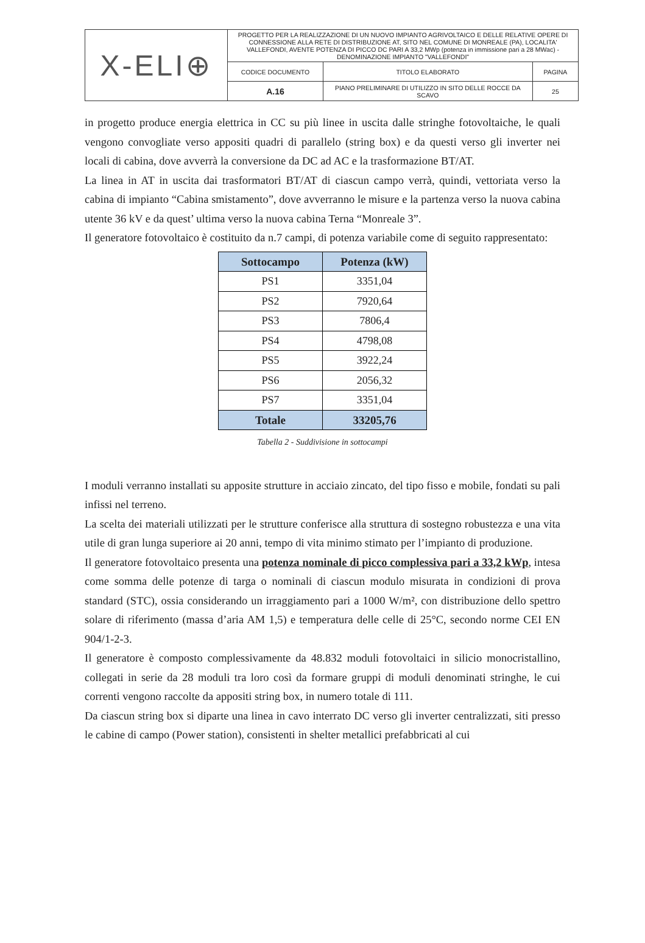| X-ELI⊕ | PROGETTO PER LA REALIZZAZIONE DI UN NUOVO IMPIANTO AGRIVOLTAICO E DELLE RELATIVE OPERE DI CONNESSIONE ALLA RETE DI DISTRIBUZIONE AT, SITO NEL COMUNE DI MONREALE (PA), LOCALITA' VALLEFONDI, AVENTE POTENZA DI PICCO DC PARI A 33,2 MWp (potenza in immissione pari a 28 MWac) - DENOMINAZIONE IMPIANTO "VALLEFONDI" | | |
| | CODICE DOCUMENTO | TITOLO ELABORATO | PAGINA |
| | A.16 | PIANO PRELIMINARE DI UTILIZZO IN SITO DELLE ROCCE DA SCAVO | 25 |
in progetto produce energia elettrica in CC su più linee in uscita dalle stringhe fotovoltaiche, le quali vengono convogliate verso appositi quadri di parallelo (string box) e da questi verso gli inverter nei locali di cabina, dove avverrà la conversione da DC ad AC e la trasformazione BT/AT.
La linea in AT in uscita dai trasformatori BT/AT di ciascun campo verrà, quindi, vettoriata verso la cabina di impianto “Cabina smistamento”, dove avverranno le misure e la partenza verso la nuova cabina utente 36 kV e da quest’ ultima verso la nuova cabina Terna “Monreale 3”.
Il generatore fotovoltaico è costituito da n.7 campi, di potenza variabile come di seguito rappresentato:
| Sottocampo | Potenza (kW) |
| --- | --- |
| PS1 | 3351,04 |
| PS2 | 7920,64 |
| PS3 | 7806,4 |
| PS4 | 4798,08 |
| PS5 | 3922,24 |
| PS6 | 2056,32 |
| PS7 | 3351,04 |
| Totale | 33205,76 |
Tabella 2 - Suddivisione in sottocampi
I moduli verranno installati su apposite strutture in acciaio zincato, del tipo fisso e mobile, fondati su pali infissi nel terreno.
La scelta dei materiali utilizzati per le strutture conferisce alla struttura di sostegno robustezza e una vita utile di gran lunga superiore ai 20 anni, tempo di vita minimo stimato per l’impianto di produzione.
Il generatore fotovoltaico presenta una potenza nominale di picco complessiva pari a 33,2 kWp, intesa come somma delle potenze di targa o nominali di ciascun modulo misurata in condizioni di prova standard (STC), ossia considerando un irraggiamento pari a 1000 W/m², con distribuzione dello spettro solare di riferimento (massa d’aria AM 1,5) e temperatura delle celle di 25°C, secondo norme CEI EN 904/1-2-3.
Il generatore è composto complessivamente da 48.832 moduli fotovoltaici in silicio monocristallino, collegati in serie da 28 moduli tra loro così da formare gruppi di moduli denominati stringhe, le cui correnti vengono raccolte da appositi string box, in numero totale di 111.
Da ciascun string box si diparte una linea in cavo interrato DC verso gli inverter centralizzati, siti presso le cabine di campo (Power station), consistenti in shelter metallici prefabbricati al cui